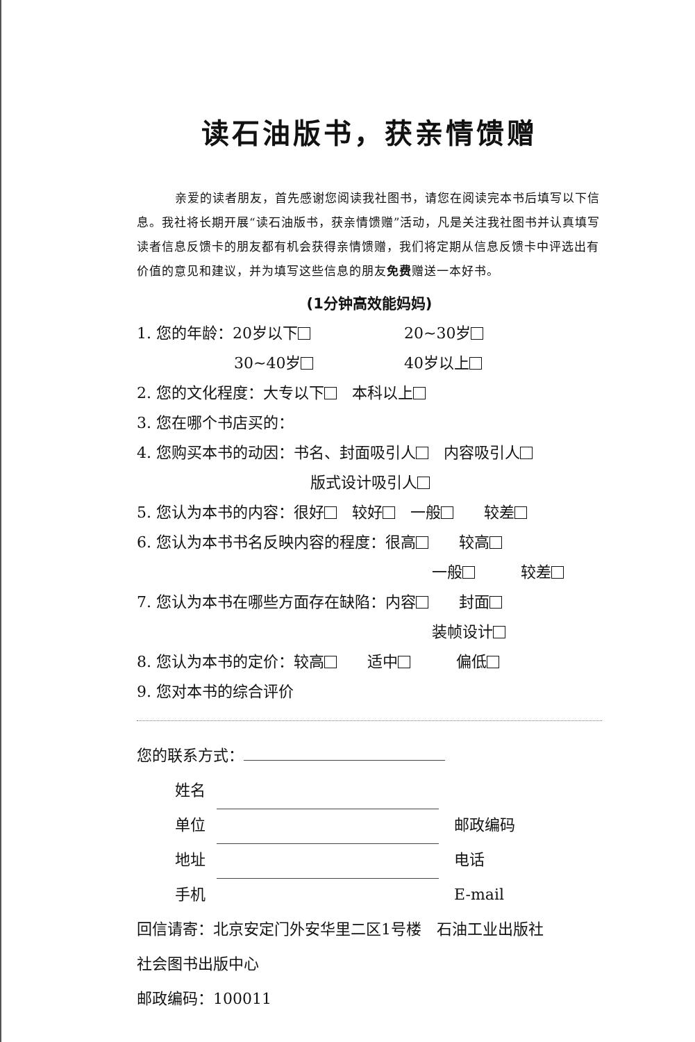读石油版书，获亲情馈赠
亲爱的读者朋友，首先感谢您阅读我社图书，请您在阅读完本书后填写以下信息。我社将长期开展“读石油版书，获亲情馈赠”活动，凡是关注我社图书并认真填写读者信息反馈卡的朋友都有机会获得亲情馈赠，我们将定期从信息反馈卡中评选出有价值的意见和建议，并为填写这些信息的朋友免费赠送一本好书。
(1分钟高效能妈妈)
1. 您的年龄：20岁以下 20~30岁
30~40岁 40岁以上
2. 您的文化程度：大专以下　本科以上
3. 您在哪个书店买的：
4. 您购买本书的动因：书名、封面吸引人　内容吸引人
版式设计吸引人
5. 您认为本书的内容：很好　较好　一般　　较差
6. 您认为本书书名反映内容的程度：很高　　较高
一般　　　较差
7. 您认为本书在哪些方面存在缺陷：内容　　封面
装帧设计
8. 您认为本书的定价：较高　　适中　　　偏低
9. 您对本书的综合评价
您的联系方式：
姓名
单位　邮政编码
地址　电话
手机　E-mail
回信请寄：北京安定门外安华里二区1号楼　石油工业出版社
社会图书出版中心
邮政编码：100011